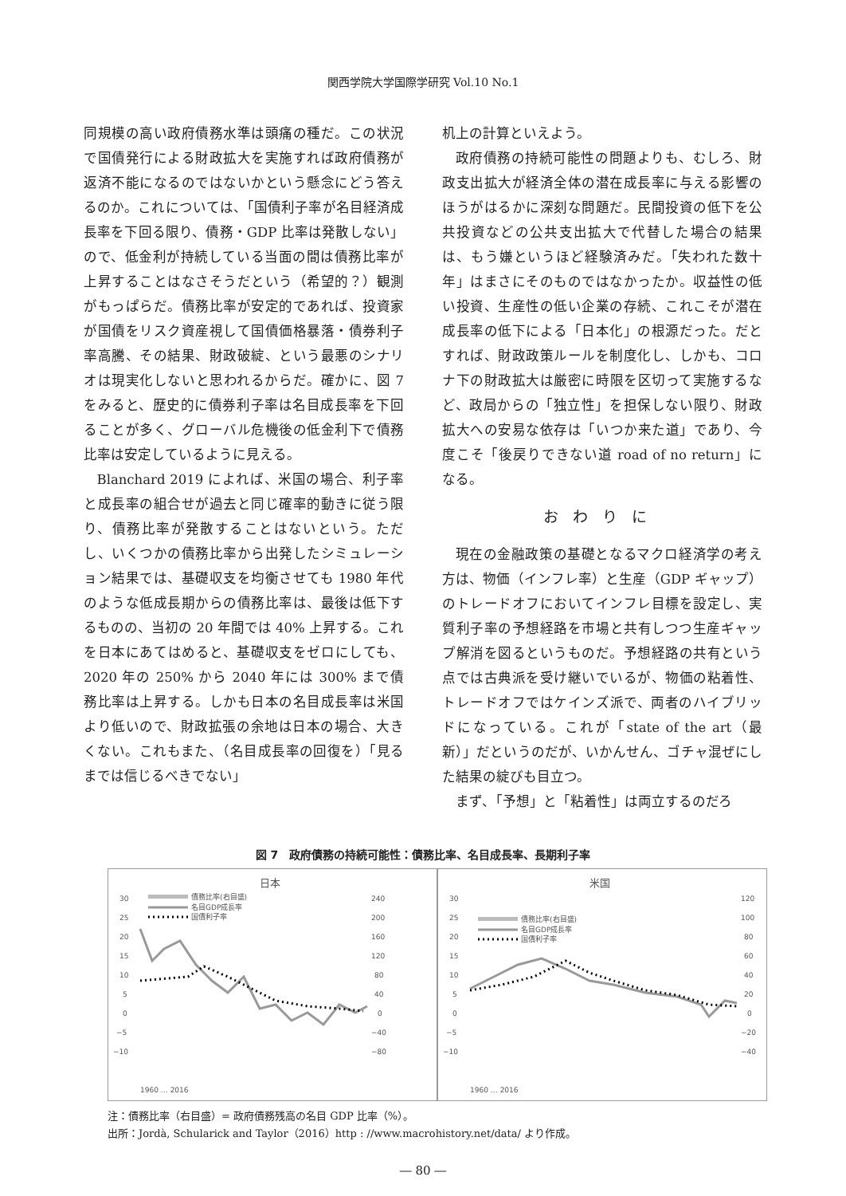関西学院大学国際学研究 Vol.10 No.1
同規模の高い政府債務水準は頭痛の種だ。この状況で国債発行による財政拡大を実施すれば政府債務が返済不能になるのではないかという懸念にどう答えるのか。これについては、「国債利子率が名目経済成長率を下回る限り、債務・GDP 比率は発散しない」ので、低金利が持続している当面の間は債務比率が上昇することはなさそうだという（希望的？）観測がもっぱらだ。債務比率が安定的であれば、投資家が国債をリスク資産視して国債価格暴落・債券利子率高騰、その結果、財政破綻、という最悪のシナリオは現実化しないと思われるからだ。確かに、図 7 をみると、歴史的に債券利子率は名目成長率を下回ることが多く、グローバル危機後の低金利下で債務比率は安定しているように見える。
Blanchard 2019 によれば、米国の場合、利子率と成長率の組合せが過去と同じ確率的動きに従う限り、債務比率が発散することはないという。ただし、いくつかの債務比率から出発したシミュレーション結果では、基礎収支を均衡させても 1980 年代のような低成長期からの債務比率は、最後は低下するものの、当初の 20 年間では 40% 上昇する。これを日本にあてはめると、基礎収支をゼロにしても、2020 年の 250% から 2040 年には 300% まで債務比率は上昇する。しかも日本の名目成長率は米国より低いので、財政拡張の余地は日本の場合、大きくない。これもまた、（名目成長率の回復を）「見るまでは信じるべきでない」
机上の計算といえよう。
政府債務の持続可能性の問題よりも、むしろ、財政支出拡大が経済全体の潜在成長率に与える影響のほうがはるかに深刻な問題だ。民間投資の低下を公共投資などの公共支出拡大で代替した場合の結果は、もう嫌というほど経験済みだ。「失われた数十年」はまさにそのものではなかったか。収益性の低い投資、生産性の低い企業の存続、これこそが潜在成長率の低下による「日本化」の根源だった。だとすれば、財政政策ルールを制度化し、しかも、コロナ下の財政拡大は厳密に時限を区切って実施するなど、政局からの「独立性」を担保しない限り、財政拡大への安易な依存は「いつか来た道」であり、今度こそ「後戻りできない道 road of no return」になる。
おわりに
現在の金融政策の基礎となるマクロ経済学の考え方は、物価（インフレ率）と生産（GDP ギャップ）のトレードオフにおいてインフレ目標を設定し、実質利子率の予想経路を市場と共有しつつ生産ギャップ解消を図るというものだ。予想経路の共有という点では古典派を受け継いでいるが、物価の粘着性、トレードオフではケインズ派で、両者のハイブリッドになっている。これが「state of the art（最新）」だというのだが、いかんせん、ゴチャ混ぜにした結果の綻びも目立つ。
まず、「予想」と「粘着性」は両立するのだろ
図 7　政府債務の持続可能性：債務比率、名目成長率、長期利子率
日本
30
25
20
15
10
5
0
−5
−10
240
200
160
120
80
40
0
−40
−80
債務比率(右目盛)
名目GDP成長率
国債利子率
1960 … 2016
米国
30
25
20
15
10
5
0
−5
−10
120
100
80
60
40
20
0
−20
−40
債務比率(右目盛)
名目GDP成長率
国債利子率
1960 … 2016
注：債務比率（右目盛）= 政府債務残高の名目 GDP 比率（%）。
出所：Jordà, Schularick and Taylor（2016）http : //www.macrohistory.net/data/ より作成。
― 80 ―